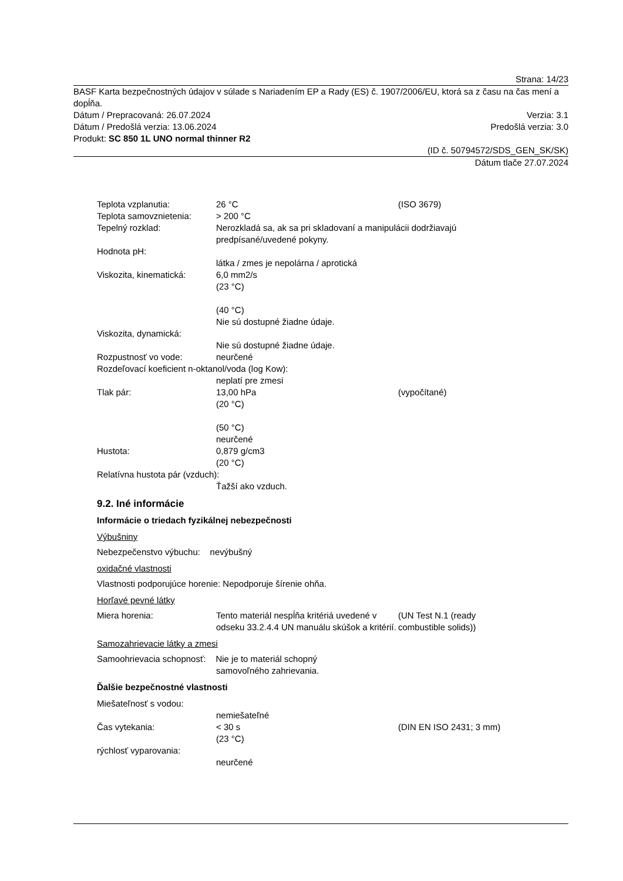Strana: 14/23
BASF Karta bezpečnostných údajov v súlade s Nariadením EP a Rady (ES) č. 1907/2006/EU, ktorá sa z času na čas mení a dopĺňa.
Dátum / Prepracovaná: 26.07.2024 Verzia: 3.1
Dátum / Predošlá verzia: 13.06.2024 Predošlá verzia: 3.0
Produkt: SC 850 1L UNO normal thinner R2
(ID č. 50794572/SDS_GEN_SK/SK)
Dátum tlače 27.07.2024
Teplota vzplanutia: 26 °C (ISO 3679)
Teplota samovznietenia: > 200 °C
Tepelný rozklad: Nerozkladá sa, ak sa pri skladovaní a manipulácii dodržiavajú
predpísané/uvedené pokyny.
Hodnota pH:
látka / zmes je nepolárna / aprotická
Viskozita, kinematická: 6,0 mm2/s
(23 °C)
(40 °C)
Nie sú dostupné žiadne údaje.
Viskozita, dynamická:
Nie sú dostupné žiadne údaje.
Rozpustnosť vo vode: neurčené
Rozdeľovací koeficient n-oktanol/voda (log Kow):
neplatí pre zmesi
Tlak pár: 13,00 hPa
(20 °C)
(50 °C)
neurčené (vypočítané)
Hustota: 0,879 g/cm3
(20 °C)
Relatívna hustota pár (vzduch):
Ťažší ako vzduch.
9.2. Iné informácie
Informácie o triedach fyzikálnej nebezpečnosti
Výbušniny
Nebezpečenstvo výbuchu: nevýbušný
oxidačné vlastnosti
Vlastnosti podporujúce horenie: Nepodporuje šírenie ohňa.
Horľavé pevné látky
Miera horenia: Tento materiál nespĺňa kritériá uvedené v odseku 33.2.4.4 UN manuálu skúšok a kritérií. (UN Test N.1 (ready
combustible solids))
Samozahrievacie látky a zmesi
Samoohrievacia schopnosť: Nie je to materiál schopný
samovoľného zahrievania.
Ďalšie bezpečnostné vlastnosti
Miešateľnosť s vodou:
nemiešateľné
Čas vytekania: < 30 s
(23 °C) (DIN EN ISO 2431; 3 mm)
rýchlosť vyparovania:
neurčené